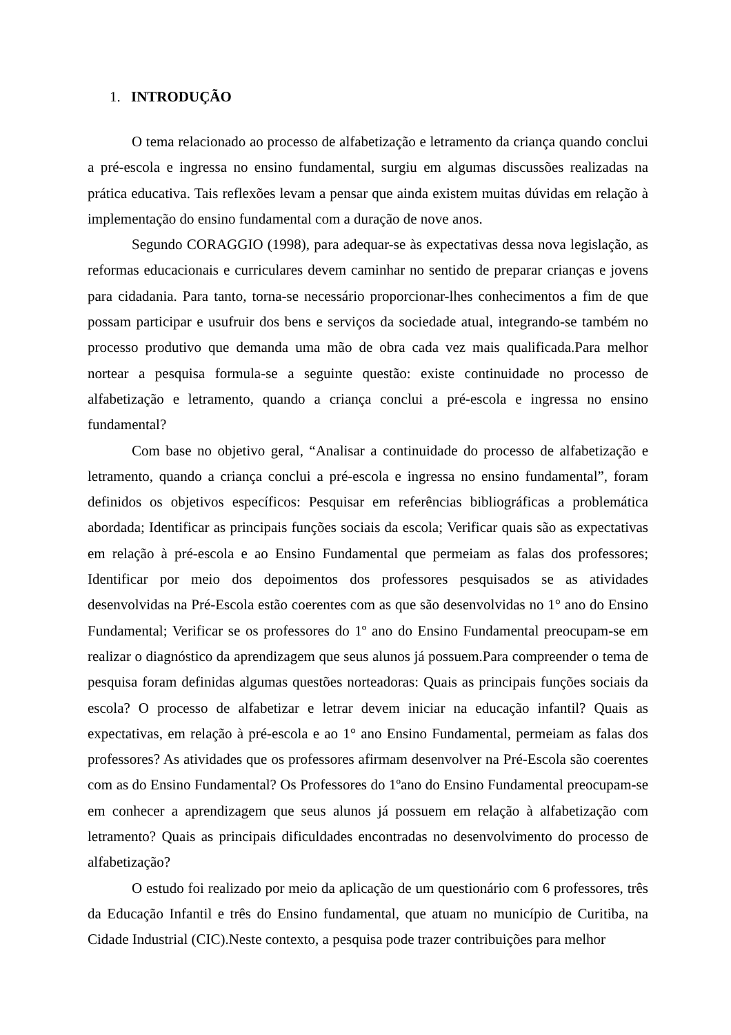1. INTRODUÇÃO
O tema relacionado ao processo de alfabetização e letramento da criança quando conclui a pré-escola e ingressa no ensino fundamental, surgiu em algumas discussões realizadas na prática educativa. Tais reflexões levam a pensar que ainda existem muitas dúvidas em relação à implementação do ensino fundamental com a duração de nove anos.
Segundo CORAGGIO (1998), para adequar-se às expectativas dessa nova legislação, as reformas educacionais e curriculares devem caminhar no sentido de preparar crianças e jovens para cidadania. Para tanto, torna-se necessário proporcionar-lhes conhecimentos a fim de que possam participar e usufruir dos bens e serviços da sociedade atual, integrando-se também no processo produtivo que demanda uma mão de obra cada vez mais qualificada.Para melhor nortear a pesquisa formula-se a seguinte questão: existe continuidade no processo de alfabetização e letramento, quando a criança conclui a pré-escola e ingressa no ensino fundamental?
Com base no objetivo geral, “Analisar a continuidade do processo de alfabetização e letramento, quando a criança conclui a pré-escola e ingressa no ensino fundamental”, foram definidos os objetivos específicos: Pesquisar em referências bibliográficas a problemática abordada; Identificar as principais funções sociais da escola; Verificar quais são as expectativas em relação à pré-escola e ao Ensino Fundamental que permeiam as falas dos professores; Identificar por meio dos depoimentos dos professores pesquisados se as atividades desenvolvidas na Pré-Escola estão coerentes com as que são desenvolvidas no 1° ano do Ensino Fundamental; Verificar se os professores do 1º ano do Ensino Fundamental preocupam-se em realizar o diagnóstico da aprendizagem que seus alunos já possuem.Para compreender o tema de pesquisa foram definidas algumas questões norteadoras: Quais as principais funções sociais da escola? O processo de alfabetizar e letrar devem iniciar na educação infantil? Quais as expectativas, em relação à pré-escola e ao 1° ano Ensino Fundamental, permeiam as falas dos professores? As atividades que os professores afirmam desenvolver na Pré-Escola são coerentes com as do Ensino Fundamental? Os Professores do 1ºano do Ensino Fundamental preocupam-se em conhecer a aprendizagem que seus alunos já possuem em relação à alfabetização com letramento? Quais as principais dificuldades encontradas no desenvolvimento do processo de alfabetização?
O estudo foi realizado por meio da aplicação de um questionário com 6 professores, três da Educação Infantil e três do Ensino fundamental, que atuam no município de Curitiba, na Cidade Industrial (CIC).Neste contexto, a pesquisa pode trazer contribuições para melhor